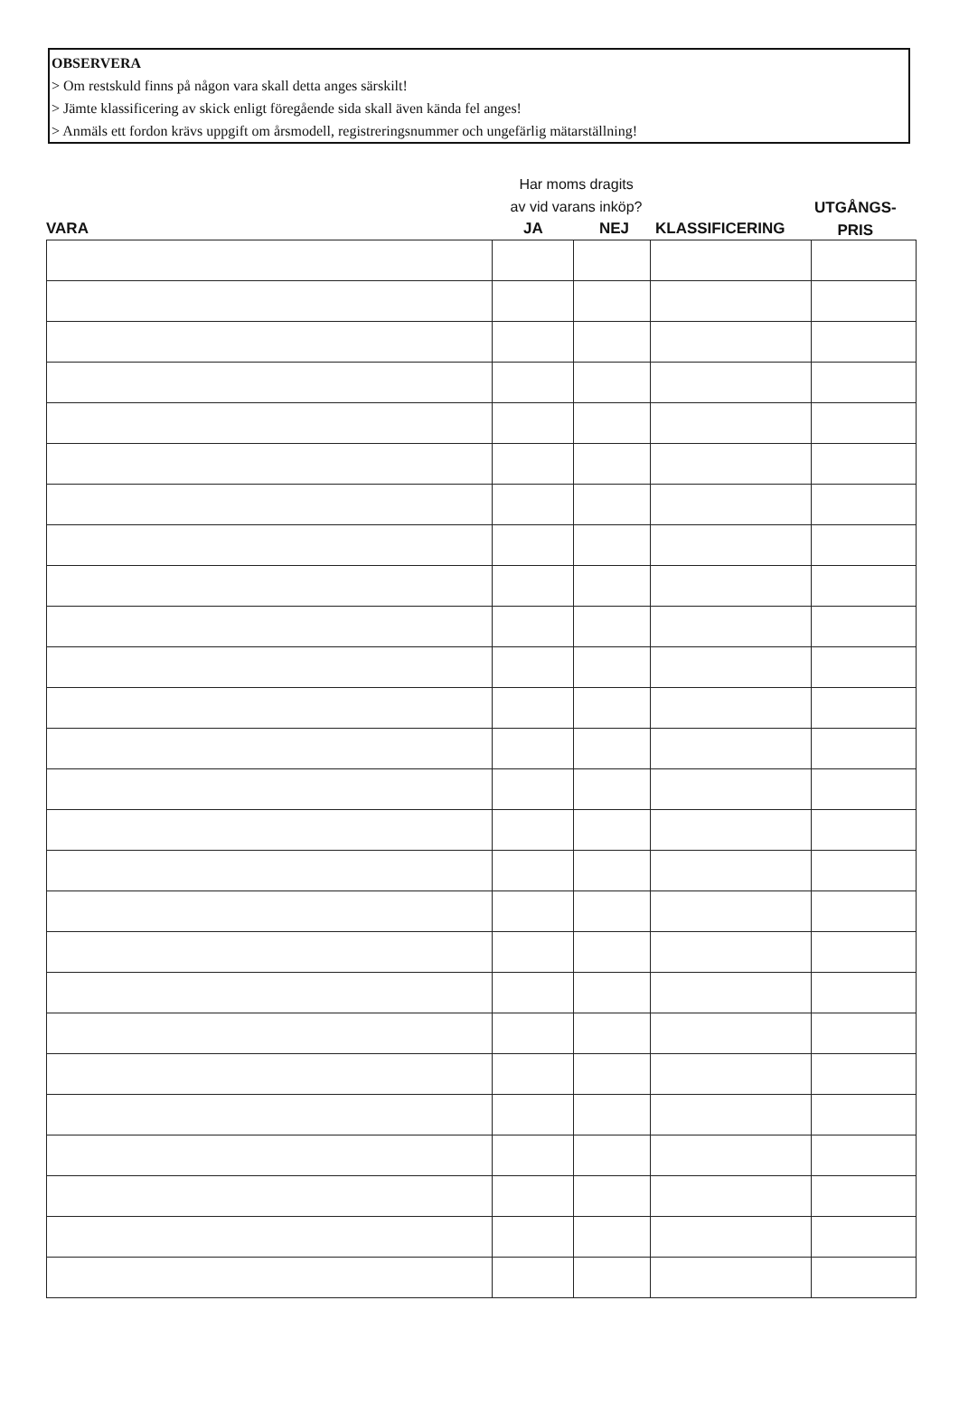OBSERVERA
> Om restskuld finns på någon vara skall detta anges särskilt!
> Jämte klassificering av skick enligt föregående sida skall även kända fel anges!
> Anmäls ett fordon krävs uppgift om årsmodell, registreringsnummer och ungefärlig mätarställning!
VARA
Har moms dragits
av vid varans inköp?
JA NEJ KLASSIFICERING
UTGÅNGS-
PRIS